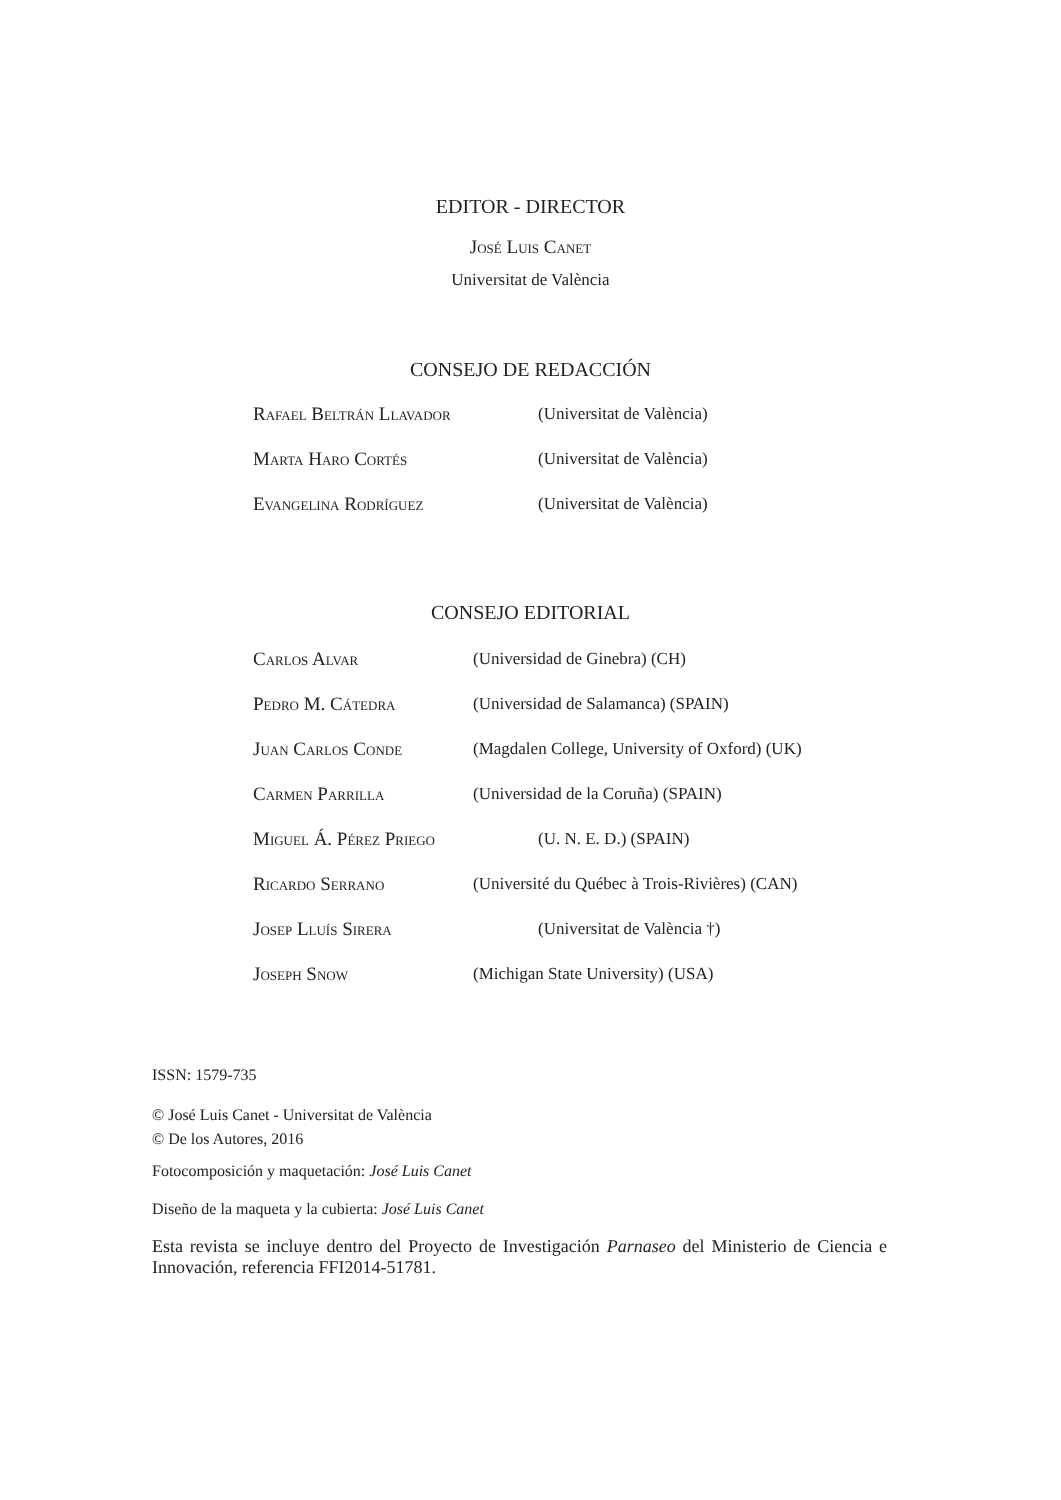EDITOR - DIRECTOR
José Luis Canet
Universitat de València
CONSEJO DE REDACCIÓN
Rafael Beltrán Llavador (Universitat de València)
Marta Haro Cortés (Universitat de València)
Evangelina Rodríguez (Universitat de València)
CONSEJO EDITORIAL
Carlos Alvar (Universidad de Ginebra) (CH)
Pedro M. Cátedra (Universidad de Salamanca) (SPAIN)
Juan Carlos Conde (Magdalen College, University of Oxford) (UK)
Carmen Parrilla (Universidad de la Coruña) (SPAIN)
Miguel Á. Pérez Priego (U. N. E. D.) (SPAIN)
Ricardo Serrano (Université du Québec à Trois-Rivières) (CAN)
Josep Lluís Sirera (Universitat de València †)
Joseph Snow (Michigan State University) (USA)
ISSN: 1579-735
© José Luis Canet - Universitat de València
© De los Autores, 2016
Fotocomposición y maquetación: José Luis Canet
Diseño de la maqueta y la cubierta: José Luis Canet
Esta revista se incluye dentro del Proyecto de Investigación Parnaseo del Ministerio de Ciencia e Innovación, referencia FFI2014-51781.